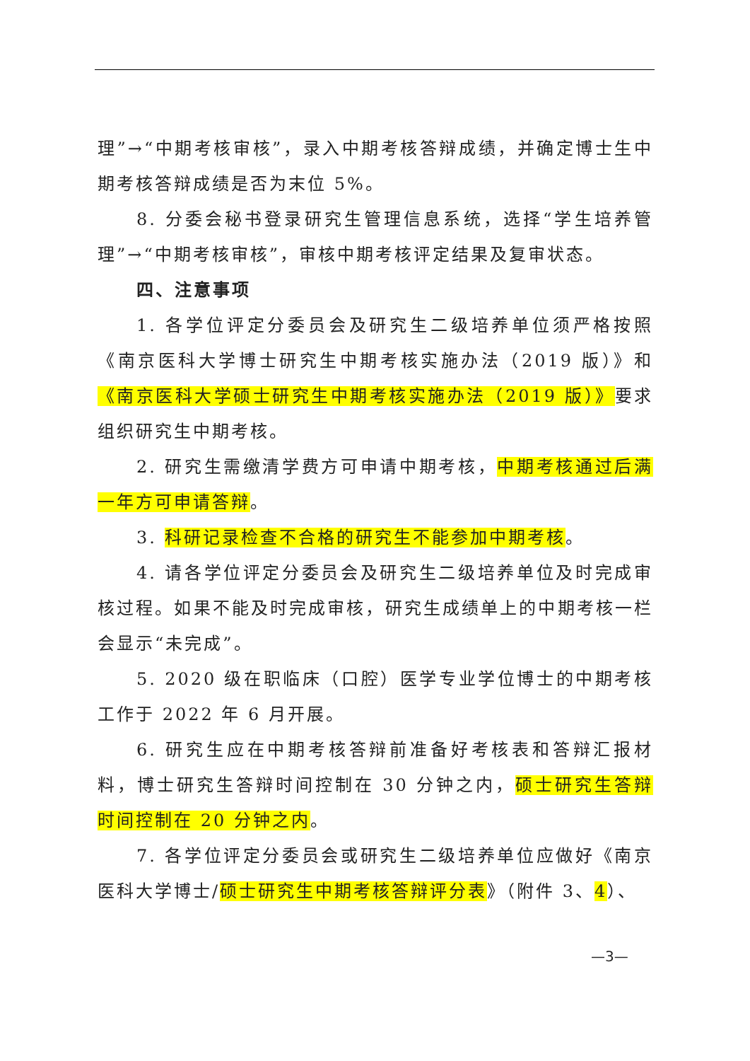理”→“中期考核审核”，录入中期考核答辩成绩，并确定博士生中期考核答辩成绩是否为末位 5%。
8. 分委会秘书登录研究生管理信息系统，选择“学生培养管理”→“中期考核审核”，审核中期考核评定结果及复审状态。
四、注意事项
1. 各学位评定分委员会及研究生二级培养单位须严格按照《南京医科大学博士研究生中期考核实施办法（2019 版）》和《南京医科大学硕士研究生中期考核实施办法（2019 版）》要求组织研究生中期考核。
2. 研究生需缴清学费方可申请中期考核，中期考核通过后满一年方可申请答辩。
3. 科研记录检查不合格的研究生不能参加中期考核。
4. 请各学位评定分委员会及研究生二级培养单位及时完成审核过程。如果不能及时完成审核，研究生成绩单上的中期考核一栏会显示“未完成”。
5. 2020 级在职临床（口腔）医学专业学位博士的中期考核工作于 2022 年 6 月开展。
6. 研究生应在中期考核答辩前准备好考核表和答辩汇报材料，博士研究生答辩时间控制在 30 分钟之内，硕士研究生答辩时间控制在 20 分钟之内。
7. 各学位评定分委员会或研究生二级培养单位应做好《南京医科大学博士/硕士研究生中期考核答辩评分表》（附件 3、4）、
—3—